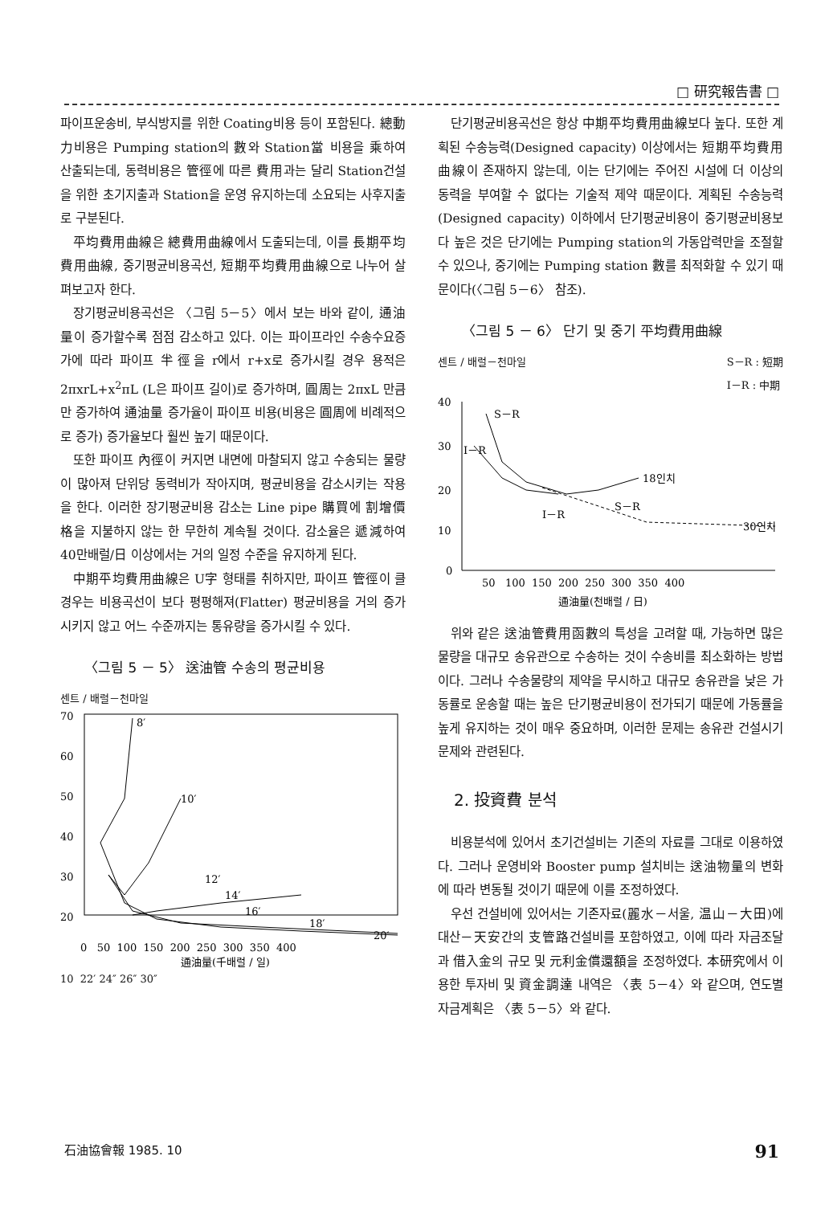□ 研究報告書 □
파이프운송비, 부식방지를 위한 Coating비용 등이 포함된다. 總動力비용은 Pumping station의 數와 Station當 비용을 乘하여 산출되는데, 동력비용은 管徑에 따른 費用과는 달리 Station건설을 위한 초기지출과 Station을 운영 유지하는데 소요되는 사후지출로 구분된다.
平均費用曲線은 總費用曲線에서 도출되는데, 이를 長期平均費用曲線, 중기평균비용곡선, 短期平均費用曲線으로 나누어 살펴보고자 한다.
장기평균비용곡선은 〈그림 5－5〉에서 보는 바와 같이, 通油量이 증가할수록 점점 감소하고 있다. 이는 파이프라인 수송수요증가에 따라 파이프 半徑을 r에서 r+x로 증가시킬 경우 용적은 2πxrL+x<sup>2</sup>πL (L은 파이프 길이)로 증가하며, 圓周는 2πxL 만큼만 증가하여 通油量 증가율이 파이프 비용(비용은 圓周에 비례적으로 증가) 증가율보다 훨씬 높기 때문이다.
또한 파이프 內徑이 커지면 내면에 마찰되지 않고 수송되는 물량이 많아져 단위당 동력비가 작아지며, 평균비용을 감소시키는 작용을 한다. 이러한 장기평균비용 감소는 Line pipe 購買에 割增價格을 지불하지 않는 한 무한히 계속될 것이다. 감소율은 遞減하여 40만배럴/日 이상에서는 거의 일정 수준을 유지하게 된다.
中期平均費用曲線은 U字 형태를 취하지만, 파이프 管徑이 클 경우는 비용곡선이 보다 평평해져(Flatter) 평균비용을 거의 증가시키지 않고 어느 수준까지는 통유량을 증가시킬 수 있다.
〈그림 5 － 5〉 送油管 수송의 평균비용
센트 / 배럴－천마일
70
60
50
40
30
20
8′
10′
12′
14′
16′
18′
20′
0 50 100 150 200 250 300 350 400
通油量(千배럴 / 일)
10 22′ 24″ 26″ 30″
단기평균비용곡선은 항상 中期平均費用曲線보다 높다. 또한 계획된 수송능력(Designed capacity) 이상에서는 短期平均費用曲線이 존재하지 않는데, 이는 단기에는 주어진 시설에 더 이상의 동력을 부여할 수 없다는 기술적 제약 때문이다. 계획된 수송능력(Designed capacity) 이하에서 단기평균비용이 중기평균비용보다 높은 것은 단기에는 Pumping station의 가동압력만을 조절할 수 있으나, 중기에는 Pumping station 數를 최적화할 수 있기 때문이다(〈그림 5－6〉 참조).
〈그림 5 － 6〉 단기 및 중기 平均費用曲線
센트 / 배럴－천마일 S－R : 短期
I－R : 中期
40
30
20
10
0
S－R
I－R
18인치
S－R
I－R
30인치
50 100 150 200 250 300 350 400
通油量(천배럴 / 日)
위와 같은 送油管費用函數의 특성을 고려할 때, 가능하면 많은 물량을 대규모 송유관으로 수송하는 것이 수송비를 최소화하는 방법이다. 그러나 수송물량의 제약을 무시하고 대규모 송유관을 낮은 가동률로 운송할 때는 높은 단기평균비용이 전가되기 때문에 가동률을 높게 유지하는 것이 매우 중요하며, 이러한 문제는 송유관 건설시기 문제와 관련된다.
2. 投資費 분석
비용분석에 있어서 초기건설비는 기존의 자료를 그대로 이용하였다. 그러나 운영비와 Booster pump 설치비는 送油物量의 변화에 따라 변동될 것이기 때문에 이를 조정하였다.
우선 건설비에 있어서는 기존자료(麗水－서울, 温山－大田)에 대산－天安간의 支管路건설비를 포함하였고, 이에 따라 자금조달과 借入金의 규모 및 元利金償還額을 조정하였다. 本研究에서 이용한 투자비 및 資金調達 내역은 〈表 5－4〉와 같으며, 연도별 자금계획은 〈表 5－5〉와 같다.
石油協會報 1985. 10 91